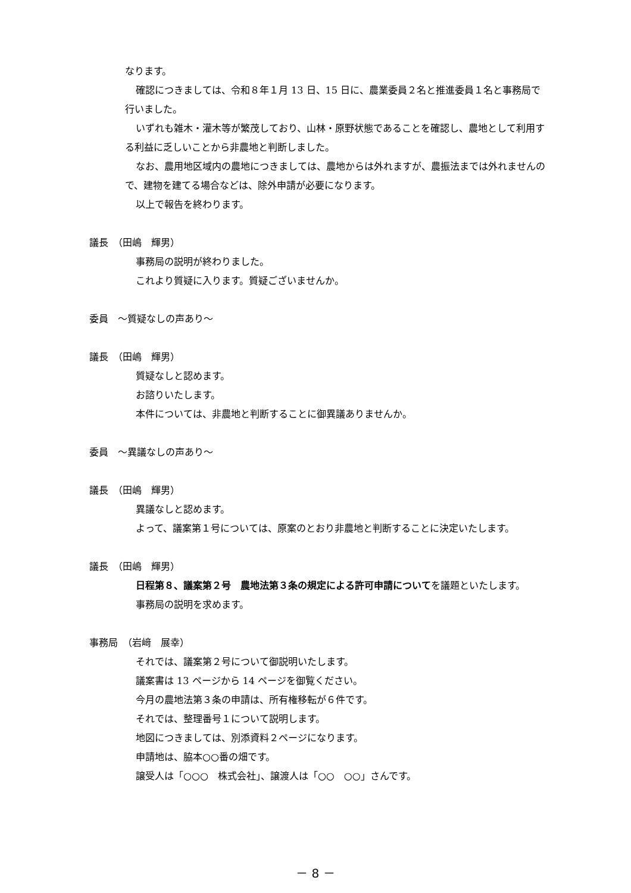なります。
確認につきましては、令和８年１月 13 日、15 日に、農業委員２名と推進委員１名と事務局で行いました。
いずれも雑木・灌木等が繁茂しており、山林・原野状態であることを確認し、農地として利用する利益に乏しいことから非農地と判断しました。
なお、農用地区域内の農地につきましては、農地からは外れますが、農振法までは外れませんので、建物を建てる場合などは、除外申請が必要になります。
以上で報告を終わります。
議長　（田嶋　輝男）
事務局の説明が終わりました。
これより質疑に入ります。質疑ございませんか。
委員　～質疑なしの声あり～
議長　（田嶋　輝男）
質疑なしと認めます。
お諮りいたします。
本件については、非農地と判断することに御異議ありませんか。
委員　～異議なしの声あり～
議長　（田嶋　輝男）
異議なしと認めます。
よって、議案第１号については、原案のとおり非農地と判断することに決定いたします。
議長　（田嶋　輝男）
日程第８、議案第２号　農地法第３条の規定による許可申請についてを議題といたします。
事務局の説明を求めます。
事務局　（岩﨑　展幸）
それでは、議案第２号について御説明いたします。
議案書は 13 ページから 14 ページを御覧ください。
今月の農地法第３条の申請は、所有権移転が６件です。
それでは、整理番号１について説明します。
地図につきましては、別添資料２ページになります。
申請地は、脇本○○番の畑です。
譲受人は「○○○　株式会社」、譲渡人は「○○　○○」さんです。
－ 8 －